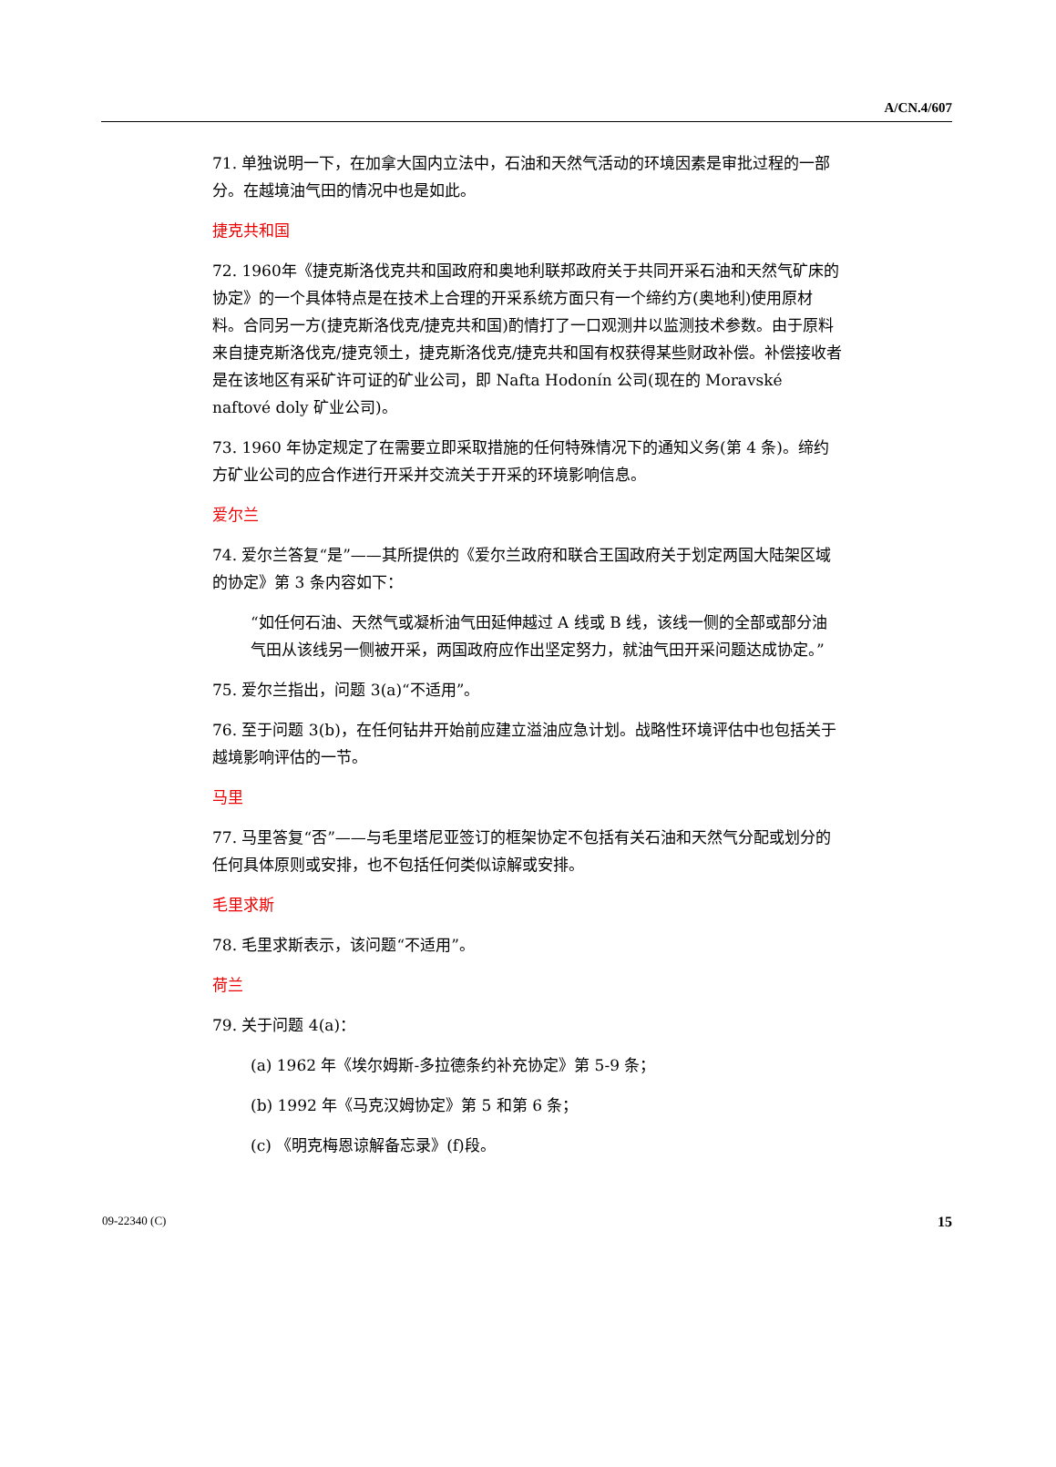A/CN.4/607
71. 单独说明一下，在加拿大国内立法中，石油和天然气活动的环境因素是审批过程的一部分。在越境油气田的情况中也是如此。
捷克共和国
72. 1960年《捷克斯洛伐克共和国政府和奥地利联邦政府关于共同开采石油和天然气矿床的协定》的一个具体特点是在技术上合理的开采系统方面只有一个缔约方(奥地利)使用原材料。合同另一方(捷克斯洛伐克/捷克共和国)酌情打了一口观测井以监测技术参数。由于原料来自捷克斯洛伐克/捷克领土，捷克斯洛伐克/捷克共和国有权获得某些财政补偿。补偿接收者是在该地区有采矿许可证的矿业公司，即 Nafta Hodonín 公司(现在的 Moravské naftové doly 矿业公司)。
73. 1960 年协定规定了在需要立即采取措施的任何特殊情况下的通知义务(第 4 条)。缔约方矿业公司的应合作进行开采并交流关于开采的环境影响信息。
爱尔兰
74. 爱尔兰答复“是”——其所提供的《爱尔兰政府和联合王国政府关于划定两国大陆架区域的协定》第 3 条内容如下：
“如任何石油、天然气或凝析油气田延伸越过 A 线或 B 线，该线一侧的全部或部分油气田从该线另一侧被开采，两国政府应作出坚定努力，就油气田开采问题达成协定。”
75. 爱尔兰指出，问题 3(a)“不适用”。
76. 至于问题 3(b)，在任何钻井开始前应建立溢油应急计划。战略性环境评估中也包括关于越境影响评估的一节。
马里
77. 马里答复“否”——与毛里塔尼亚签订的框架协定不包括有关石油和天然气分配或划分的任何具体原则或安排，也不包括任何类似谅解或安排。
毛里求斯
78. 毛里求斯表示，该问题“不适用”。
荷兰
79. 关于问题 4(a)：
(a) 1962 年《埃尔姆斯-多拉德条约补充协定》第 5-9 条；
(b) 1992 年《马克汉姆协定》第 5 和第 6 条；
(c) 《明克梅恩谅解备忘录》(f)段。
09-22340 (C) 15